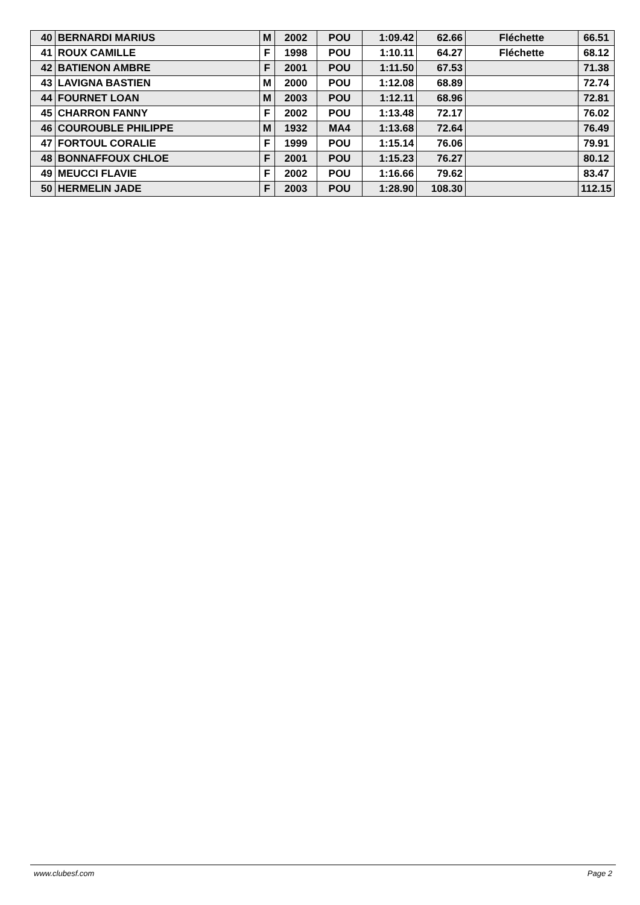| 40 | BERNARDI MARIUS | M | 2002 | POU | 1:09.42 | 62.66 | Fléchette | 66.51 |
| 41 | ROUX CAMILLE | F | 1998 | POU | 1:10.11 | 64.27 | Fléchette | 68.12 |
| 42 | BATIENON AMBRE | F | 2001 | POU | 1:11.50 | 67.53 | | 71.38 |
| 43 | LAVIGNA BASTIEN | M | 2000 | POU | 1:12.08 | 68.89 | | 72.74 |
| 44 | FOURNET LOAN | M | 2003 | POU | 1:12.11 | 68.96 | | 72.81 |
| 45 | CHARRON FANNY | F | 2002 | POU | 1:13.48 | 72.17 | | 76.02 |
| 46 | COUROUBLE PHILIPPE | M | 1932 | MA4 | 1:13.68 | 72.64 | | 76.49 |
| 47 | FORTOUL CORALIE | F | 1999 | POU | 1:15.14 | 76.06 | | 79.91 |
| 48 | BONNAFFOUX CHLOE | F | 2001 | POU | 1:15.23 | 76.27 | | 80.12 |
| 49 | MEUCCI FLAVIE | F | 2002 | POU | 1:16.66 | 79.62 | | 83.47 |
| 50 | HERMELIN JADE | F | 2003 | POU | 1:28.90 | 108.30 | | 112.15 |
www.clubesf.com Page 2